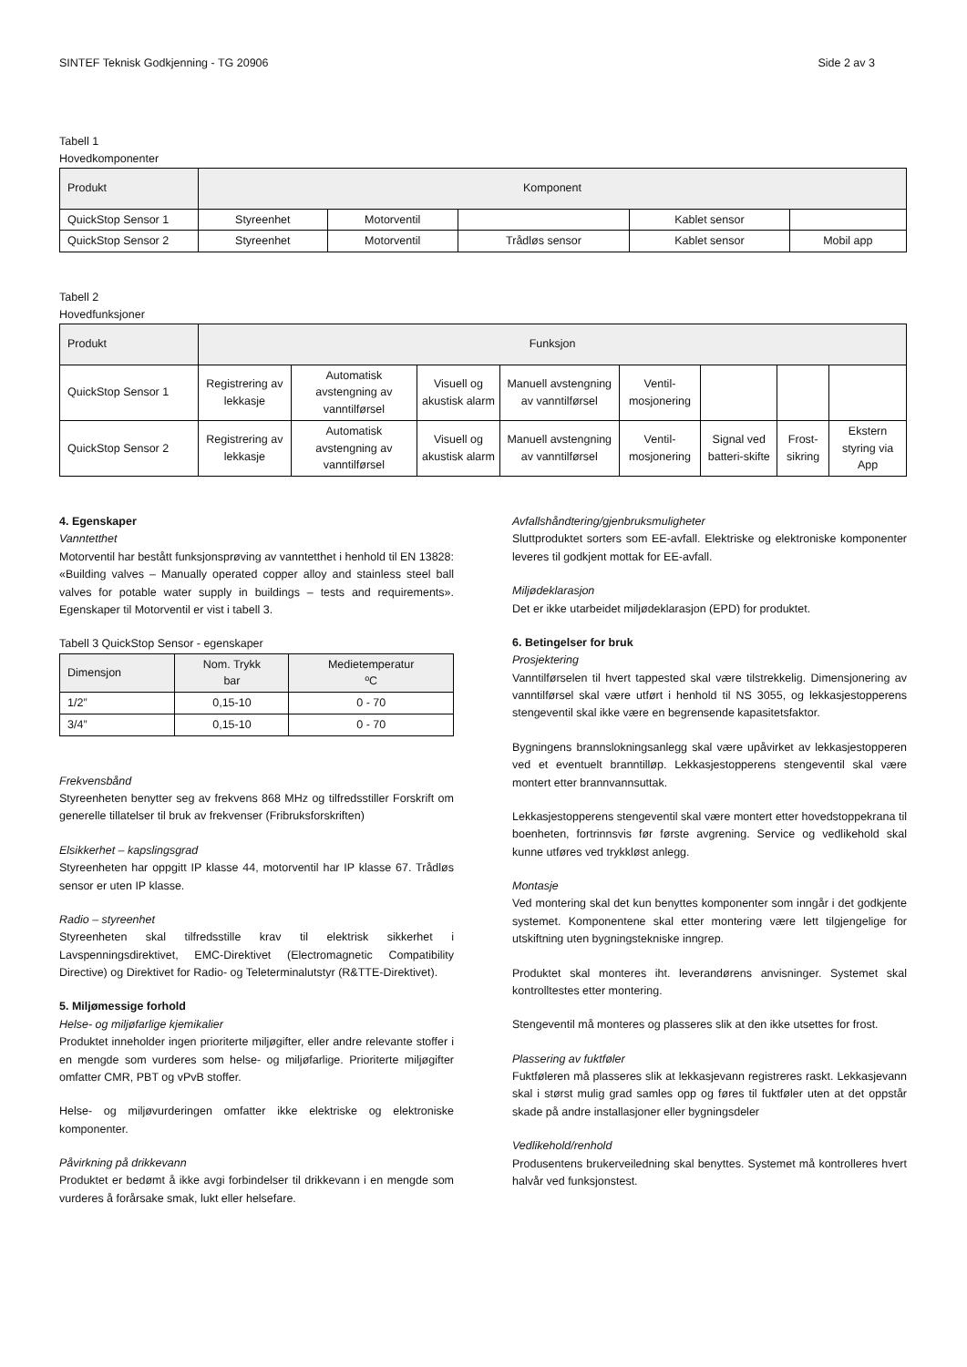SINTEF Teknisk Godkjenning - TG 20906 Side 2 av 3
Tabell 1
Hovedkomponenter
| Produkt | Komponent | | | | |
| --- | --- | --- | --- | --- | --- |
| QuickStop Sensor 1 | Styreenhet | Motorventil | | Kablet sensor | |
| QuickStop Sensor 2 | Styreenhet | Motorventil | Trådløs sensor | Kablet sensor | Mobil app |
Tabell 2
Hovedfunksjoner
| Produkt | Funksjon | | | | | | | |
| --- | --- | --- | --- | --- | --- | --- | --- | --- |
| QuickStop Sensor 1 | Registrering av lekkasje | Automatisk avstengning av vanntilførsel | Visuell og akustisk alarm | Manuell avstengning av vanntilførsel | Ventil-mosjonering | | | |
| QuickStop Sensor 2 | Registrering av lekkasje | Automatisk avstengning av vanntilførsel | Visuell og akustisk alarm | Manuell avstengning av vanntilførsel | Ventil-mosjonering | Signal ved batteri-skifte | Frost-sikring | Ekstern styring via App |
4. Egenskaper
Vanntetthet
Motorventil har bestått funksjonsprøving av vanntetthet i henhold til EN 13828: «Building valves – Manually operated copper alloy and stainless steel ball valves for potable water supply in buildings – tests and requirements». Egenskaper til Motorventil er vist i tabell 3.
Tabell 3 QuickStop Sensor - egenskaper
| Dimensjon | Nom. Trykk bar | Medietemperatur ºC |
| --- | --- | --- |
| 1/2” | 0,15-10 | 0 - 70 |
| 3/4” | 0,15-10 | 0 - 70 |
Frekvensbånd
Styreenheten benytter seg av frekvens 868 MHz og tilfredsstiller Forskrift om generelle tillatelser til bruk av frekvenser (Fribruksforskriften)
Elsikkerhet – kapslingsgrad
Styreenheten har oppgitt IP klasse 44, motorventil har IP klasse 67. Trådløs sensor er uten IP klasse.
Radio – styreenhet
Styreenheten skal tilfredsstille krav til elektrisk sikkerhet i Lavspenningsdirektivet, EMC-Direktivet (Electromagnetic Compatibility Directive) og Direktivet for Radio- og Teleterminalutstyr (R&TTE-Direktivet).
5. Miljømessige forhold
Helse- og miljøfarlige kjemikalier
Produktet inneholder ingen prioriterte miljøgifter, eller andre relevante stoffer i en mengde som vurderes som helse- og miljøfarlige. Prioriterte miljøgifter omfatter CMR, PBT og vPvB stoffer.
Helse- og miljøvurderingen omfatter ikke elektriske og elektroniske komponenter.
Påvirkning på drikkevann
Produktet er bedømt å ikke avgi forbindelser til drikkevann i en mengde som vurderes å forårsake smak, lukt eller helsefare.
Avfallshåndtering/gjenbruksmuligheter
Sluttproduktet sorters som EE-avfall. Elektriske og elektroniske komponenter leveres til godkjent mottak for EE-avfall.
Miljødeklarasjon
Det er ikke utarbeidet miljødeklarasjon (EPD) for produktet.
6. Betingelser for bruk
Prosjektering
Vanntilførselen til hvert tappested skal være tilstrekkelig. Dimensjonering av vanntilførsel skal være utført i henhold til NS 3055, og lekkasjestopperens stengeventil skal ikke være en begrensende kapasitetsfaktor.
Bygningens brannslokningsanlegg skal være upåvirket av lekkasjestopperen ved et eventuelt branntilløp. Lekkasjestopperens stengeventil skal være montert etter brannvannsuttak.
Lekkasjestopperens stengeventil skal være montert etter hovedstoppekrana til boenheten, fortrinnsvis før første avgrening. Service og vedlikehold skal kunne utføres ved trykkløst anlegg.
Montasje
Ved montering skal det kun benyttes komponenter som inngår i det godkjente systemet. Komponentene skal etter montering være lett tilgjengelige for utskiftning uten bygningstekniske inngrep.
Produktet skal monteres iht. leverandørens anvisninger. Systemet skal kontrolltestes etter montering.
Stengeventil må monteres og plasseres slik at den ikke utsettes for frost.
Plassering av fuktføler
Fuktføleren må plasseres slik at lekkasjevann registreres raskt. Lekkasjevann skal i størst mulig grad samles opp og føres til fuktføler uten at det oppstår skade på andre installasjoner eller bygningsdeler
Vedlikehold/renhold
Produsentens brukerveiledning skal benyttes. Systemet må kontrolleres hvert halvår ved funksjonstest.